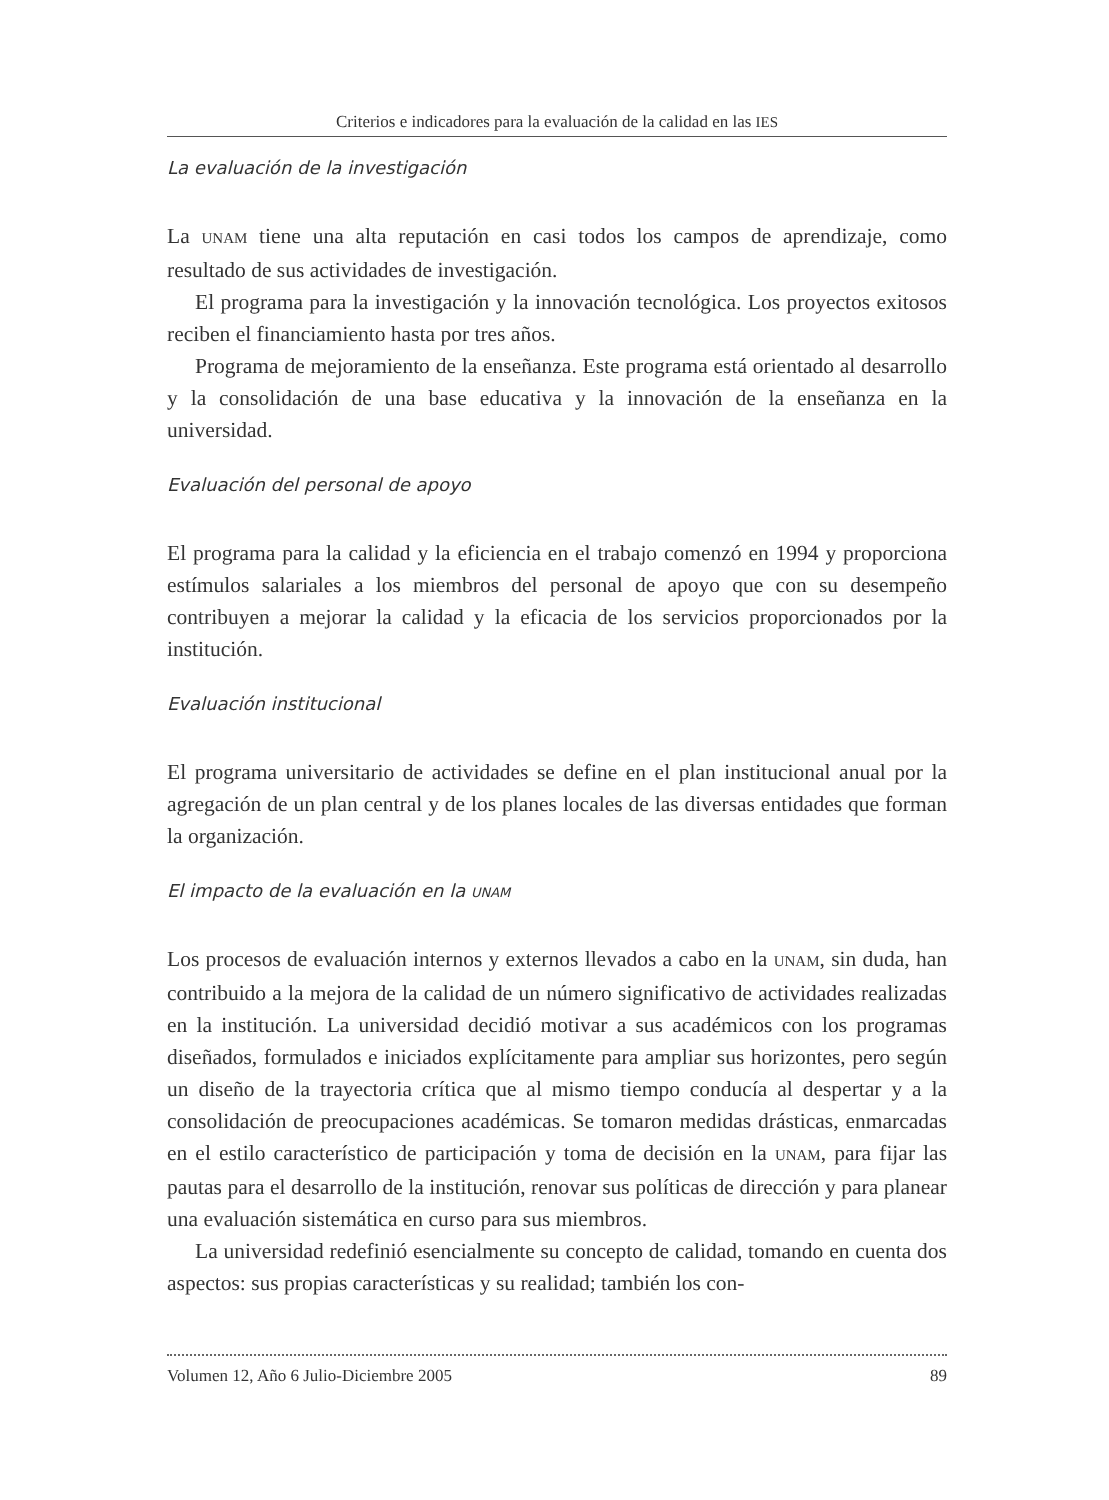Criterios e indicadores para la evaluación de la calidad en las IES
La evaluación de la investigación
La UNAM tiene una alta reputación en casi todos los campos de aprendizaje, como resultado de sus actividades de investigación.
El programa para la investigación y la innovación tecnológica. Los proyectos exitosos reciben el financiamiento hasta por tres años.
Programa de mejoramiento de la enseñanza. Este programa está orientado al desarrollo y la consolidación de una base educativa y la innovación de la enseñanza en la universidad.
Evaluación del personal de apoyo
El programa para la calidad y la eficiencia en el trabajo comenzó en 1994 y proporciona estímulos salariales a los miembros del personal de apoyo que con su desempeño contribuyen a mejorar la calidad y la eficacia de los servicios proporcionados por la institución.
Evaluación institucional
El programa universitario de actividades se define en el plan institucional anual por la agregación de un plan central y de los planes locales de las diversas entidades que forman la organización.
El impacto de la evaluación en la UNAM
Los procesos de evaluación internos y externos llevados a cabo en la UNAM, sin duda, han contribuido a la mejora de la calidad de un número significativo de actividades realizadas en la institución. La universidad decidió motivar a sus académicos con los programas diseñados, formulados e iniciados explícitamente para ampliar sus horizontes, pero según un diseño de la trayectoria crítica que al mismo tiempo conducía al despertar y a la consolidación de preocupaciones académicas. Se tomaron medidas drásticas, enmarcadas en el estilo característico de participación y toma de decisión en la UNAM, para fijar las pautas para el desarrollo de la institución, renovar sus políticas de dirección y para planear una evaluación sistemática en curso para sus miembros.
La universidad redefinió esencialmente su concepto de calidad, tomando en cuenta dos aspectos: sus propias características y su realidad; también los con-
Volumen 12, Año 6 Julio-Diciembre 2005 89